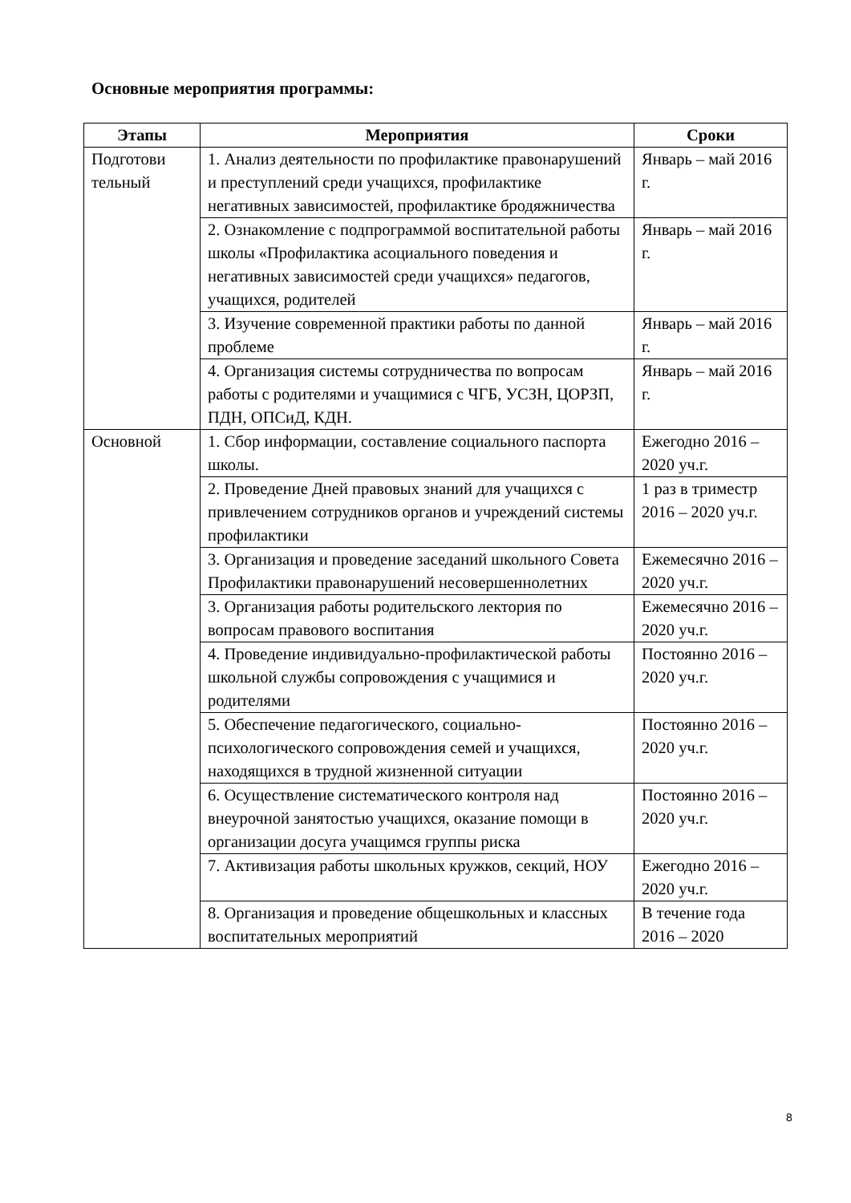Основные мероприятия программы:
| Этапы | Мероприятия | Сроки |
| --- | --- | --- |
| Подготови тельный | 1. Анализ деятельности по профилактике правонарушений и преступлений среди учащихся, профилактике негативных зависимостей, профилактике бродяжничества | Январь – май 2016 г. |
| | 2. Ознакомление с подпрограммой воспитательной работы школы «Профилактика асоциального поведения и негативных зависимостей среди учащихся» педагогов, учащихся, родителей | Январь – май 2016 г. |
| | 3. Изучение современной практики работы по данной проблеме | Январь – май 2016 г. |
| | 4. Организация системы сотрудничества по вопросам работы с родителями и учащимися с ЧГБ, УСЗН, ЦОРЗП, ПДН, ОПСиД, КДН. | Январь – май 2016 г. |
| Основной | 1. Сбор информации, составление социального паспорта школы. | Ежегодно 2016 – 2020 уч.г. |
| | 2. Проведение Дней правовых знаний для учащихся с привлечением сотрудников органов и учреждений системы профилактики | 1 раз в триместр 2016 – 2020 уч.г. |
| | 3. Организация и проведение заседаний школьного Совета Профилактики правонарушений несовершеннолетних | Ежемесячно 2016 – 2020 уч.г. |
| | 3. Организация работы родительского лектория по вопросам правового воспитания | Ежемесячно 2016 – 2020 уч.г. |
| | 4. Проведение индивидуально-профилактической работы школьной службы сопровождения с учащимися и родителями | Постоянно 2016 – 2020 уч.г. |
| | 5. Обеспечение педагогического, социально-психологического сопровождения семей и учащихся, находящихся в трудной жизненной ситуации | Постоянно 2016 – 2020 уч.г. |
| | 6. Осуществление систематического контроля над внеурочной занятостью учащихся, оказание помощи в организации досуга учащимся группы риска | Постоянно 2016 – 2020 уч.г. |
| | 7. Активизация работы школьных кружков, секций, НОУ | Ежегодно 2016 – 2020 уч.г. |
| | 8. Организация и проведение общешкольных и классных воспитательных мероприятий | В течение года 2016 – 2020 |
8